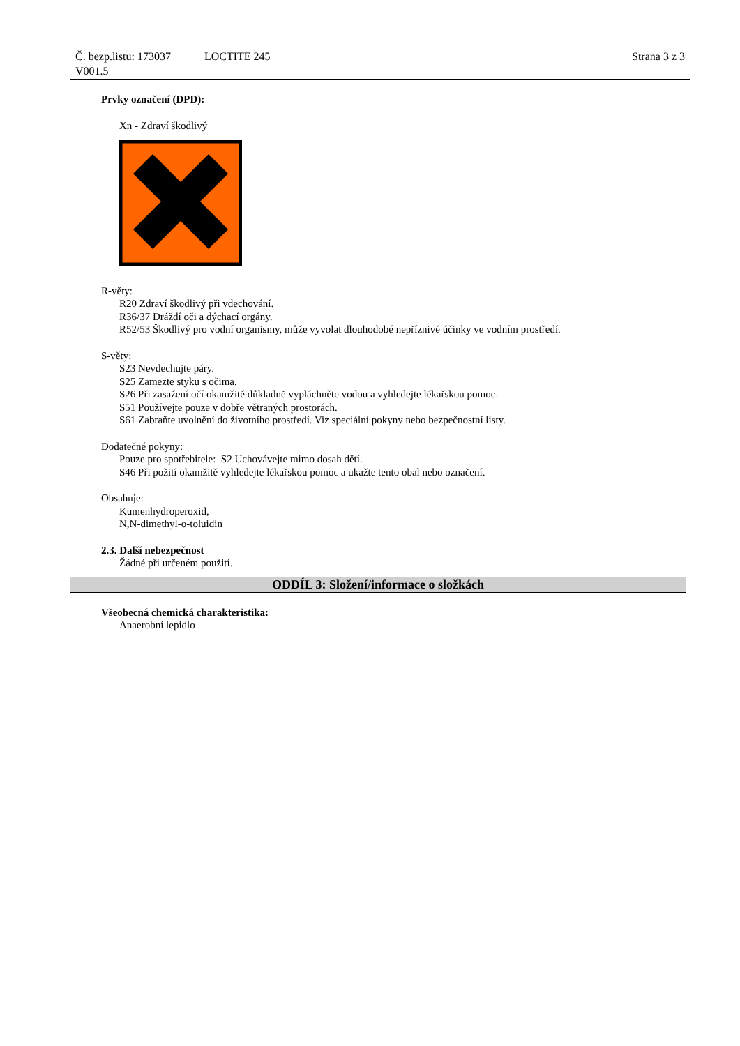Č. bezp.listu: 173037 LOCTITE 245 Strana 3 z 3
V001.5
Prvky označení (DPD):
Xn - Zdraví škodlivý
R-věty:
R20 Zdraví škodlivý při vdechování.
R36/37 Dráždí oči a dýchací orgány.
R52/53 Škodlivý pro vodní organismy, může vyvolat dlouhodobé nepříznivé účinky ve vodním prostředí.
S-věty:
S23 Nevdechujte páry.
S25 Zamezte styku s očima.
S26 Při zasažení očí okamžitě důkladně vypláchněte vodou a vyhledejte lékařskou pomoc.
S51 Používejte pouze v dobře větraných prostorách.
S61 Zabraňte uvolnění do životního prostředí. Viz speciální pokyny nebo bezpečnostní listy.
Dodatečné pokyny:
Pouze pro spotřebitele: S2 Uchovávejte mimo dosah dětí.
S46 Při požití okamžitě vyhledejte lékařskou pomoc a ukažte tento obal nebo označení.
Obsahuje:
Kumenhydroperoxid,
N,N-dimethyl-o-toluidin
2.3. Další nebezpečnost
Žádné při určeném použití.
ODDÍL 3: Složení/informace o složkách
Všeobecná chemická charakteristika:
Anaerobní lepidlo